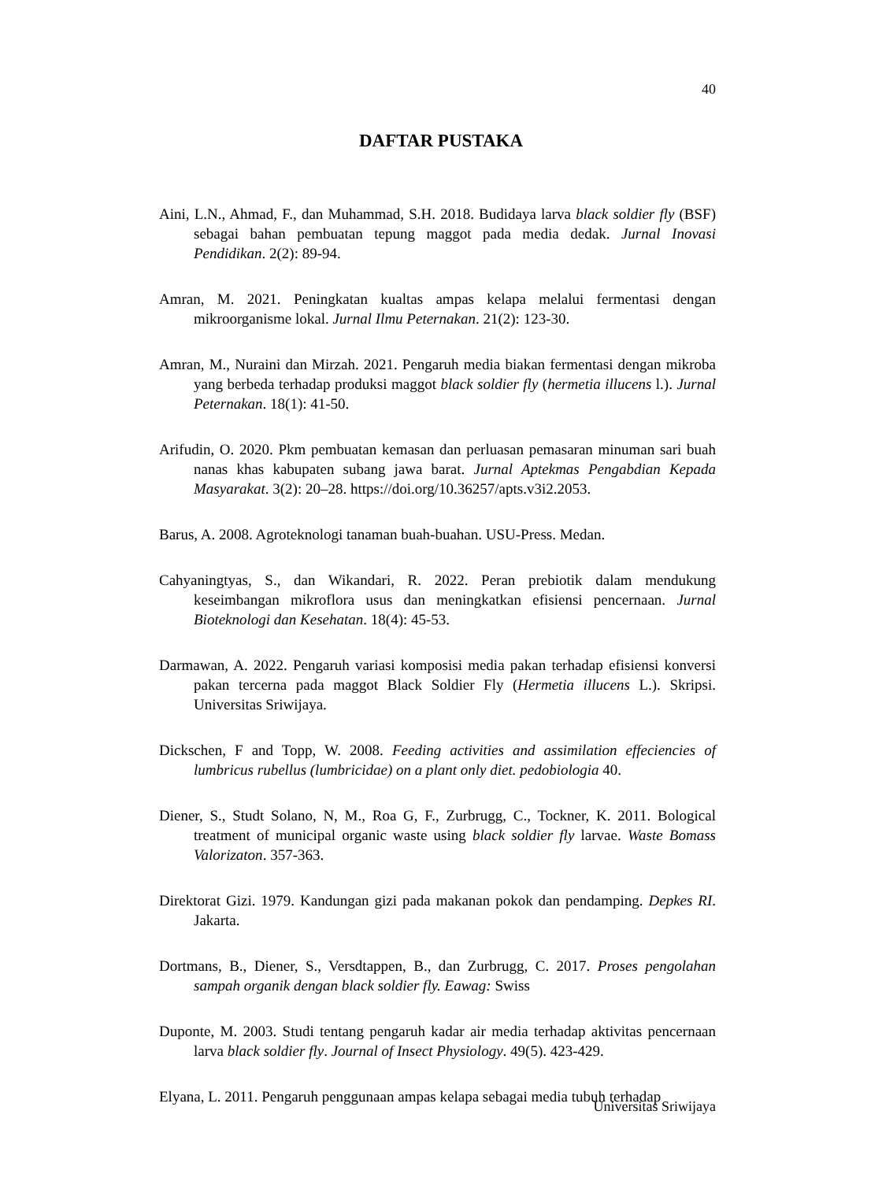40
DAFTAR PUSTAKA
Aini, L.N., Ahmad, F., dan Muhammad, S.H. 2018. Budidaya larva black soldier fly (BSF) sebagai bahan pembuatan tepung maggot pada media dedak. Jurnal Inovasi Pendidikan. 2(2): 89-94.
Amran, M. 2021. Peningkatan kualtas ampas kelapa melalui fermentasi dengan mikroorganisme lokal. Jurnal Ilmu Peternakan. 21(2): 123-30.
Amran, M., Nuraini dan Mirzah. 2021. Pengaruh media biakan fermentasi dengan mikroba yang berbeda terhadap produksi maggot black soldier fly (hermetia illucens l.). Jurnal Peternakan. 18(1): 41-50.
Arifudin, O. 2020. Pkm pembuatan kemasan dan perluasan pemasaran minuman sari buah nanas khas kabupaten subang jawa barat. Jurnal Aptekmas Pengabdian Kepada Masyarakat. 3(2): 20–28. https://doi.org/10.36257/apts.v3i2.2053.
Barus, A. 2008. Agroteknologi tanaman buah-buahan. USU-Press. Medan.
Cahyaningtyas, S., dan Wikandari, R. 2022. Peran prebiotik dalam mendukung keseimbangan mikroflora usus dan meningkatkan efisiensi pencernaan. Jurnal Bioteknologi dan Kesehatan. 18(4): 45-53.
Darmawan, A. 2022. Pengaruh variasi komposisi media pakan terhadap efisiensi konversi pakan tercerna pada maggot Black Soldier Fly (Hermetia illucens L.). Skripsi. Universitas Sriwijaya.
Dickschen, F and Topp, W. 2008. Feeding activities and assimilation effeciencies of lumbricus rubellus (lumbricidae) on a plant only diet. pedobiologia 40.
Diener, S., Studt Solano, N, M., Roa G, F., Zurbrugg, C., Tockner, K. 2011. Bological treatment of municipal organic waste using black soldier fly larvae. Waste Bomass Valorizaton. 357-363.
Direktorat Gizi. 1979. Kandungan gizi pada makanan pokok dan pendamping. Depkes RI. Jakarta.
Dortmans, B., Diener, S., Versdtappen, B., dan Zurbrugg, C. 2017. Proses pengolahan sampah organik dengan black soldier fly. Eawag: Swiss
Duponte, M. 2003. Studi tentang pengaruh kadar air media terhadap aktivitas pencernaan larva black soldier fly. Journal of Insect Physiology. 49(5). 423-429.
Elyana, L. 2011. Pengaruh penggunaan ampas kelapa sebagai media tubuh terhadap
Universitas Sriwijaya